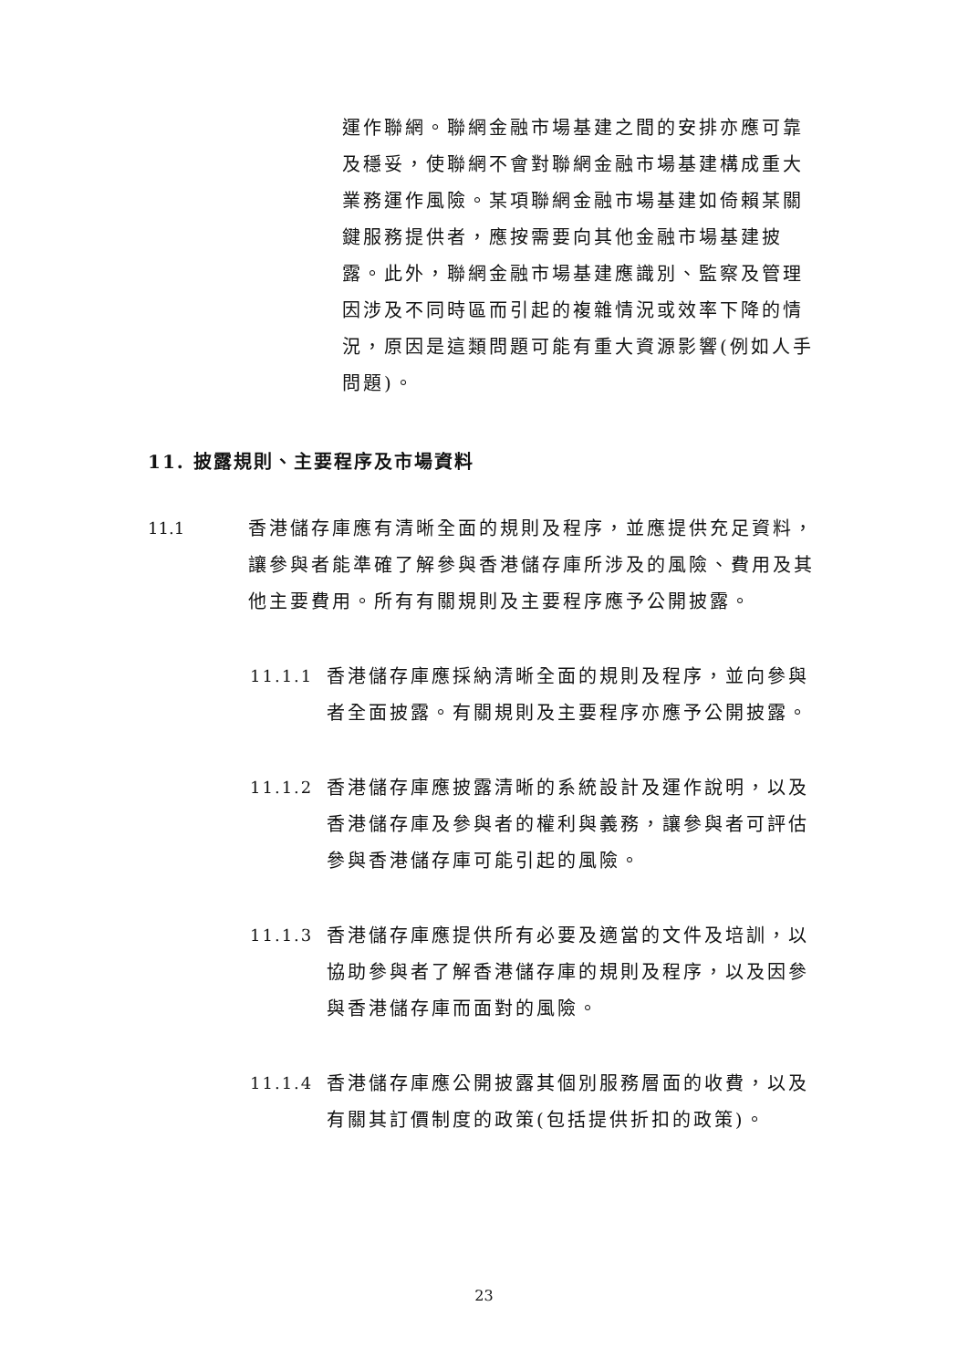運作聯網。聯網金融市場基建之間的安排亦應可靠及穩妥，使聯網不會對聯網金融市場基建構成重大業務運作風險。某項聯網金融市場基建如倚賴某關鍵服務提供者，應按需要向其他金融市場基建披露。此外，聯網金融市場基建應識別、監察及管理因涉及不同時區而引起的複雜情況或效率下降的情況，原因是這類問題可能有重大資源影響(例如人手問題)。
11. 披露規則、主要程序及市場資料
11.1 香港儲存庫應有清晰全面的規則及程序，並應提供充足資料，讓參與者能準確了解參與香港儲存庫所涉及的風險、費用及其他主要費用。所有有關規則及主要程序應予公開披露。
11.1.1 香港儲存庫應採納清晰全面的規則及程序，並向參與者全面披露。有關規則及主要程序亦應予公開披露。
11.1.2 香港儲存庫應披露清晰的系統設計及運作說明，以及香港儲存庫及參與者的權利與義務，讓參與者可評估參與香港儲存庫可能引起的風險。
11.1.3 香港儲存庫應提供所有必要及適當的文件及培訓，以協助參與者了解香港儲存庫的規則及程序，以及因參與香港儲存庫而面對的風險。
11.1.4 香港儲存庫應公開披露其個別服務層面的收費，以及有關其訂價制度的政策(包括提供折扣的政策)。
23